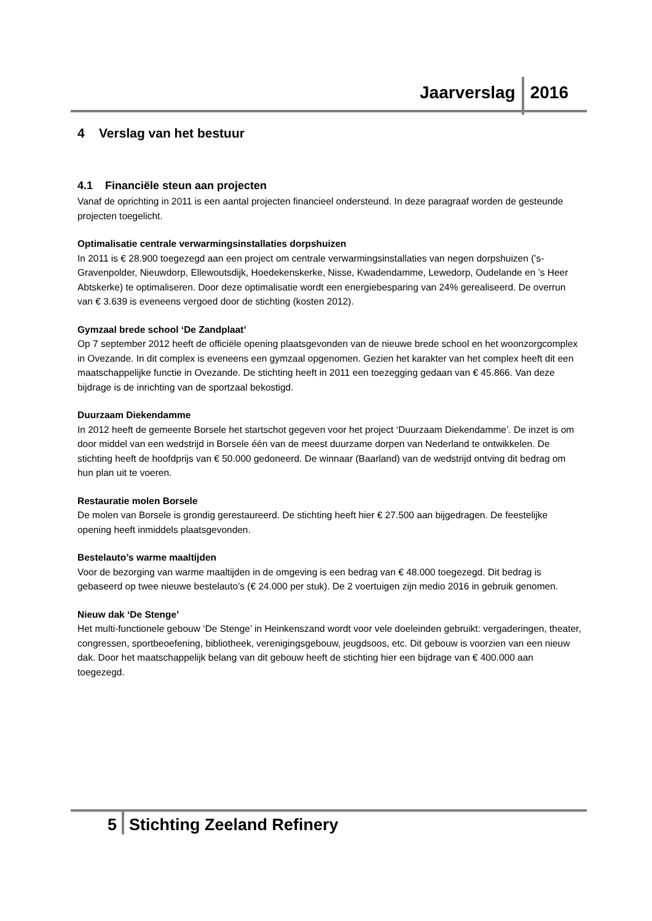Jaarverslag 2016
4 Verslag van het bestuur
4.1 Financiële steun aan projecten
Vanaf de oprichting in 2011 is een aantal projecten financieel ondersteund. In deze paragraaf worden de gesteunde projecten toegelicht.
Optimalisatie centrale verwarmingsinstallaties dorpshuizen
In 2011 is € 28.900 toegezegd aan een project om centrale verwarmingsinstallaties van negen dorpshuizen (’s-Gravenpolder, Nieuwdorp, Ellewoutsdijk, Hoedekenskerke, Nisse, Kwadendamme, Lewedorp, Oudelande en ’s Heer Abtskerke) te optimaliseren. Door deze optimalisatie wordt een energiebesparing van 24% gerealiseerd. De overrun van € 3.639 is eveneens vergoed door de stichting (kosten 2012).
Gymzaal brede school ‘De Zandplaat’
Op 7 september 2012 heeft de officiële opening plaatsgevonden van de nieuwe brede school en het woonzorgcomplex in Ovezande. In dit complex is eveneens een gymzaal opgenomen. Gezien het karakter van het complex heeft dit een maatschappelijke functie in Ovezande. De stichting heeft in 2011 een toezegging gedaan van € 45.866. Van deze bijdrage is de inrichting van de sportzaal bekostigd.
Duurzaam Diekendamme
In 2012 heeft de gemeente Borsele het startschot gegeven voor het project ‘Duurzaam Diekendamme’. De inzet is om door middel van een wedstrijd in Borsele één van de meest duurzame dorpen van Nederland te ontwikkelen. De stichting heeft de hoofdprijs van € 50.000 gedoneerd. De winnaar (Baarland) van de wedstrijd ontving dit bedrag om hun plan uit te voeren.
Restauratie molen Borsele
De molen van Borsele is grondig gerestaureerd. De stichting heeft hier € 27.500 aan bijgedragen. De feestelijke opening heeft inmiddels plaatsgevonden.
Bestelauto’s warme maaltijden
Voor de bezorging van warme maaltijden in de omgeving is een bedrag van € 48.000 toegezegd. Dit bedrag is gebaseerd op twee nieuwe bestelauto’s (€ 24.000 per stuk). De 2 voertuigen zijn medio 2016 in gebruik genomen.
Nieuw dak ‘De Stenge’
Het multi-functionele gebouw ‘De Stenge’ in Heinkenszand wordt voor vele doeleinden gebruikt: vergaderingen, theater, congressen, sportbeoefening, bibliotheek, verenigingsgebouw, jeugdsoos, etc. Dit gebouw is voorzien van een nieuw dak. Door het maatschappelijk belang van dit gebouw heeft de stichting hier een bijdrage van € 400.000 aan toegezegd.
5 Stichting Zeeland Refinery